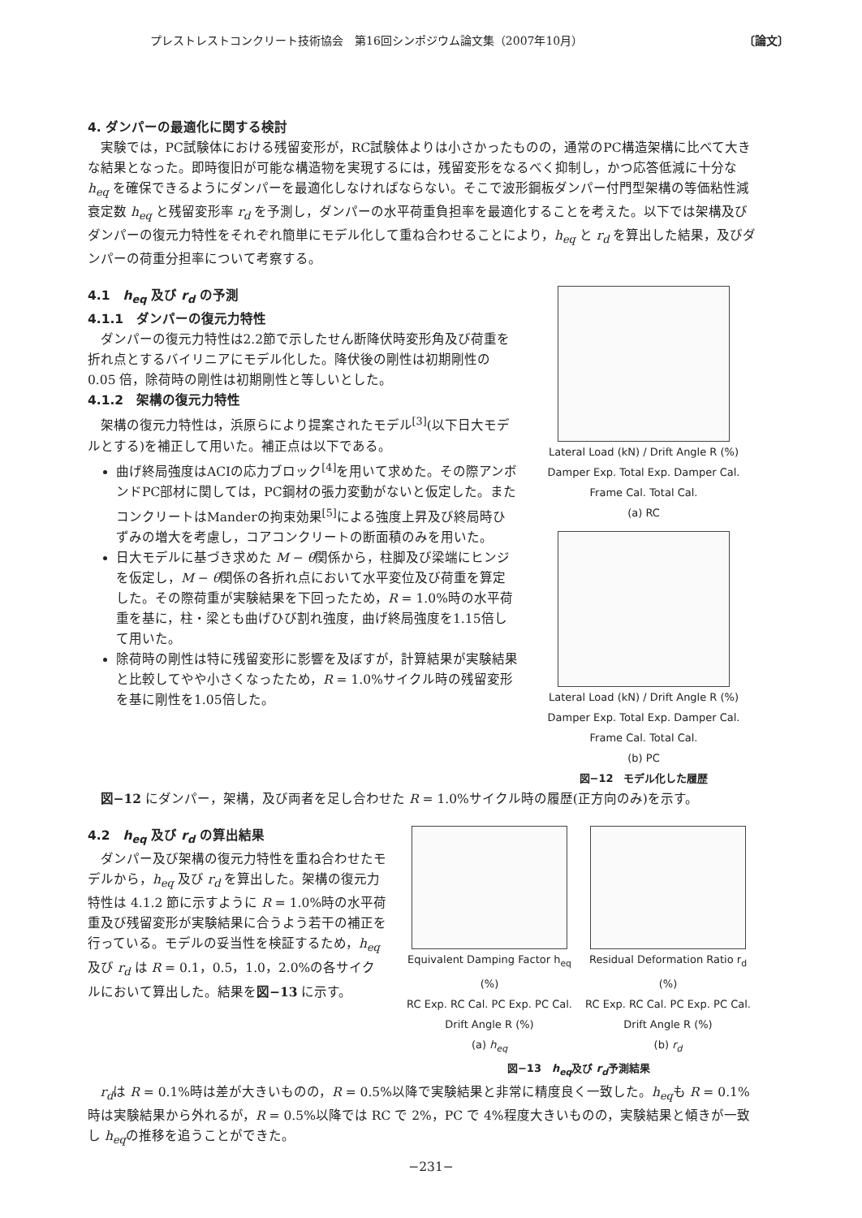プレストレストコンクリート技術協会　第16回シンポジウム論文集（2007年10月） 〔論文〕
4. ダンパーの最適化に関する検討
実験では，PC試験体における残留変形が，RC試験体よりは小さかったものの，通常のPC構造架構に比べて大きな結果となった。即時復旧が可能な構造物を実現するには，残留変形をなるべく抑制し，かつ応答低減に十分な h<sub>eq</sub> を確保できるようにダンパーを最適化しなければならない。そこで波形鋼板ダンパー付門型架構の等価粘性減衰定数 h<sub>eq</sub> と残留変形率 r<sub>d</sub> を予測し，ダンパーの水平荷重負担率を最適化することを考えた。以下では架構及びダンパーの復元力特性をそれぞれ簡単にモデル化して重ね合わせることにより，h<sub>eq</sub> と r<sub>d</sub> を算出した結果，及びダンパーの荷重分担率について考察する。
4.1　h<sub>eq</sub> 及び r<sub>d</sub> の予測
4.1.1　ダンパーの復元力特性
ダンパーの復元力特性は2.2節で示したせん断降伏時変形角及び荷重を折れ点とするバイリニアにモデル化した。降伏後の剛性は初期剛性の 0.05 倍，除荷時の剛性は初期剛性と等しいとした。
4.1.2　架構の復元力特性
架構の復元力特性は，浜原らにより提案されたモデル<sup>[3]</sup>(以下日大モデルとする)を補正して用いた。補正点は以下である。
曲げ終局強度はACIの応力ブロック<sup>[4]</sup>を用いて求めた。その際アンボンドPC部材に関しては，PC鋼材の張力変動がないと仮定した。またコンクリートはManderの拘束効果<sup>[5]</sup>による強度上昇及び終局時ひずみの増大を考慮し，コアコンクリートの断面積のみを用いた。
日大モデルに基づき求めた M − θ関係から，柱脚及び梁端にヒンジを仮定し，M − θ関係の各折れ点において水平変位及び荷重を算定した。その際荷重が実験結果を下回ったため，R = 1.0%時の水平荷重を基に，柱・梁とも曲げひび割れ強度，曲げ終局強度を1.15倍して用いた。
除荷時の剛性は特に残留変形に影響を及ぼすが，計算結果が実験結果と比較してやや小さくなったため，R = 1.0%サイクル時の残留変形を基に剛性を1.05倍した。
Lateral Load (kN) / Drift Angle R (%)
Damper Exp. Total Exp. Damper Cal. Frame Cal. Total Cal.
(a) RC
Lateral Load (kN) / Drift Angle R (%)
Damper Exp. Total Exp. Damper Cal. Frame Cal. Total Cal.
(b) PC
図−12　モデル化した履歴
図−12 にダンパー，架構，及び両者を足し合わせた R = 1.0%サイクル時の履歴(正方向のみ)を示す。
4.2　h<sub>eq</sub> 及び r<sub>d</sub> の算出結果
ダンパー及び架構の復元力特性を重ね合わせたモデルから，h<sub>eq</sub> 及び r<sub>d</sub> を算出した。架構の復元力特性は 4.1.2 節に示すように R = 1.0%時の水平荷重及び残留変形が実験結果に合うよう若干の補正を行っている。モデルの妥当性を検証するため，h<sub>eq</sub> 及び r<sub>d</sub> は R = 0.1，0.5，1.0，2.0%の各サイクルにおいて算出した。結果を図−13 に示す。
Equivalent Damping Factor h<sub>eq</sub> (%)
RC Exp. RC Cal. PC Exp. PC Cal.
Drift Angle R (%)
(a) h<sub>eq</sub>
Residual Deformation Ratio r<sub>d</sub> (%)
RC Exp. RC Cal. PC Exp. PC Cal.
Drift Angle R (%)
(b) r<sub>d</sub>
図−13　h<sub>eq</sub>及び r<sub>d</sub>予測結果
r<sub>d</sub>は R = 0.1%時は差が大きいものの，R = 0.5%以降で実験結果と非常に精度良く一致した。h<sub>eq</sub>も R = 0.1%時は実験結果から外れるが，R = 0.5%以降では RC で 2%，PC で 4%程度大きいものの，実験結果と傾きが一致し h<sub>eq</sub>の推移を追うことができた。
−231−